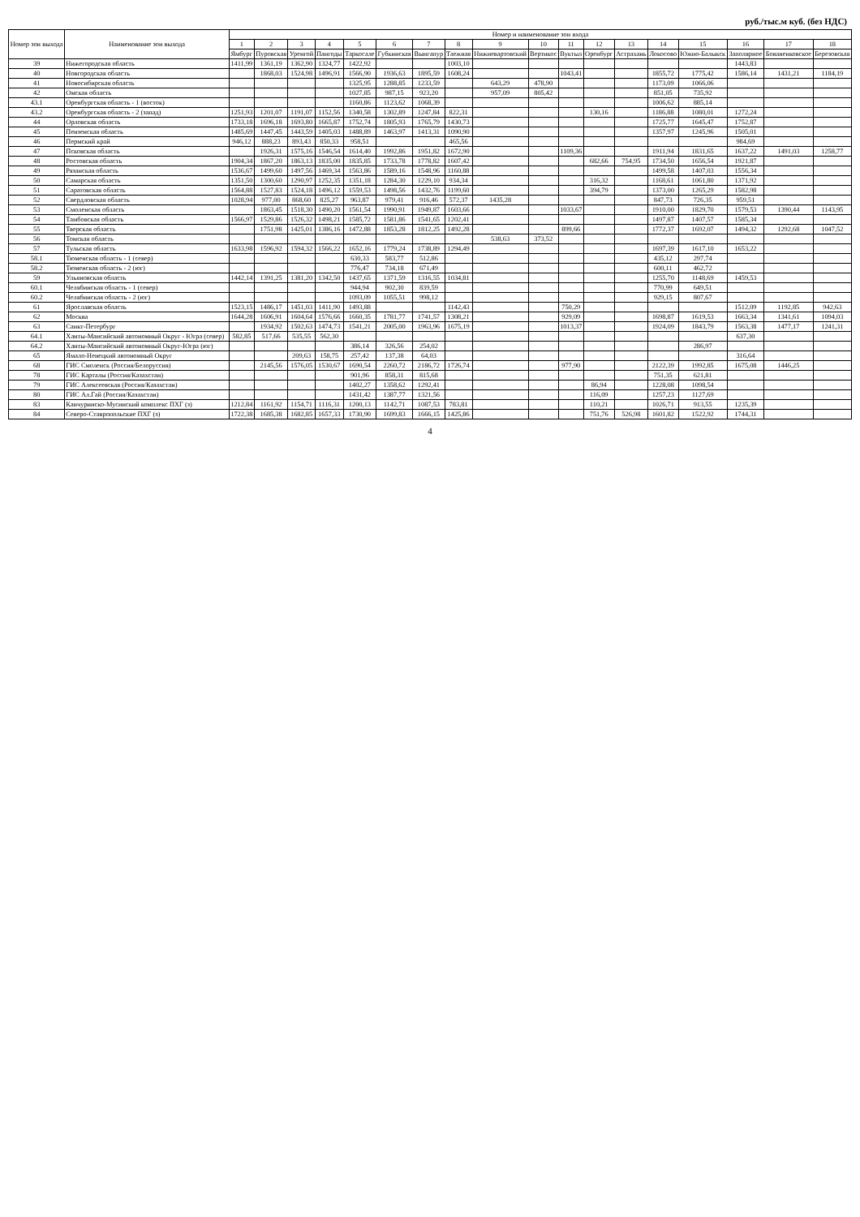руб./тыс.м куб. (без НДС)
| Номер зон выхода | Наименование зон выхода | Номер и наименование зон входа | | | | | | | | | | | | | | | | | |
| --- | --- | --- | --- | --- | --- | --- | --- | --- | --- | --- | --- | --- | --- | --- | --- | --- | --- | --- | --- |
| | | 1 | 2 | 3 | 4 | 5 | 6 | 7 | 8 | 9 | 10 | 11 | 12 | 13 | 14 | 15 | 16 | 17 | 18 |
| | | Ямбург | Пуровская | Уренгой | Пангоды | Таркосале | Губкинская | Вынгапур | Таежная | Нижневартовский | Вертикос | Вуктыл | Оренбург | Астрахань | Локосово | Южно-Балыкск | Заполярное | Бованенковское | Березовская |
| 39 | Нижегородская область | 1411,99 | 1361,19 | 1362,90 | 1324,77 | 1422,92 | | | 1003,10 | | | | | | | | 1443,83 | | |
| 40 | Новгородская область | | 1868,03 | 1524,98 | 1496,91 | 1566,90 | 1936,63 | 1895,59 | 1608,24 | | | 1043,41 | | | 1855,72 | 1775,42 | 1586,14 | 1431,21 | 1184,19 |
| 41 | Новосибирская область | | | | | 1325,95 | 1288,85 | 1233,59 | | 643,29 | 478,90 | | | | 1173,09 | 1066,06 | | | |
| 42 | Омская область | | | | | 1027,85 | 987,15 | 923,20 | | 957,09 | 805,42 | | | | 851,05 | 735,92 | | | |
| 43.1 | Оренбургская область - 1 (восток) | | | | | 1160,86 | 1123,62 | 1068,39 | | | | | | | 1006,62 | 885,14 | | | |
| 43.2 | Оренбургская область - 2 (запад) | 1251,93 | 1201,07 | 1191,07 | 1152,56 | 1340,58 | 1302,89 | 1247,84 | 822,31 | | | | 130,16 | | 1186,88 | 1080,01 | 1272,24 | | |
| 44 | Орловская область | 1733,18 | 1696,18 | 1693,80 | 1665,87 | 1752,74 | 1805,93 | 1765,79 | 1430,73 | | | | | | 1725,77 | 1645,47 | 1752,87 | | |
| 45 | Пензенская область | 1485,69 | 1447,45 | 1443,59 | 1405,03 | 1488,89 | 1463,97 | 1413,31 | 1090,90 | | | | | | 1357,97 | 1245,96 | 1505,01 | | |
| 46 | Пермский край | 946,12 | 888,23 | 893,43 | 850,33 | 958,51 | | | 465,56 | | | | | | | | 984,69 | | |
| 47 | Псковская область | | 1926,31 | 1575,16 | 1546,54 | 1614,40 | 1992,86 | 1951,82 | 1672,90 | | | 1109,36 | | | 1911,94 | 1831,65 | 1637,22 | 1491,03 | 1258,77 |
| 48 | Ростовская область | 1904,34 | 1867,20 | 1863,13 | 1835,00 | 1835,85 | 1733,78 | 1778,82 | 1607,42 | | | | 682,66 | 754,95 | 1734,50 | 1656,54 | 1921,87 | | |
| 49 | Рязанская область | 1536,67 | 1499,60 | 1497,56 | 1469,34 | 1563,86 | 1589,16 | 1548,96 | 1160,88 | | | | | | 1499,58 | 1407,03 | 1556,34 | | |
| 50 | Самарская область | 1351,50 | 1300,60 | 1290,97 | 1252,35 | 1351,18 | 1284,30 | 1229,10 | 934,34 | | | | 316,32 | | 1168,61 | 1061,80 | 1371,92 | | |
| 51 | Саратовская область | 1564,88 | 1527,83 | 1524,18 | 1496,12 | 1559,53 | 1498,56 | 1432,76 | 1199,60 | | | | 394,79 | | 1373,00 | 1265,29 | 1582,98 | | |
| 52 | Свердловская область | 1028,94 | 977,00 | 868,60 | 825,27 | 963,87 | 979,41 | 916,46 | 572,37 | 1435,28 | | | | | 847,73 | 726,35 | 959,51 | | |
| 53 | Смоленская область | | 1863,45 | 1518,30 | 1490,20 | 1561,54 | 1990,91 | 1949,87 | 1603,66 | | | 1033,67 | | | 1910,00 | 1829,70 | 1579,53 | 1390,44 | 1143,95 |
| 54 | Тамбовская область | 1566,97 | 1529,86 | 1526,32 | 1498,21 | 1585,72 | 1581,86 | 1541,65 | 1202,41 | | | | | | 1497,87 | 1407,57 | 1585,34 | | |
| 55 | Тверская область | | 1751,98 | 1425,01 | 1386,16 | 1472,88 | 1853,28 | 1812,25 | 1492,28 | | | 899,66 | | | 1772,37 | 1692,07 | 1494,32 | 1292,68 | 1047,52 |
| 56 | Томская область | | | | | | | | | 538,63 | 373,52 | | | | | | | | |
| 57 | Тульская область | 1633,98 | 1596,92 | 1594,32 | 1566,22 | 1652,16 | 1779,24 | 1738,89 | 1294,49 | | | | | | 1697,39 | 1617,10 | 1653,22 | | |
| 58.1 | Тюменская область - 1 (север) | | | | | 630,33 | 583,77 | 512,86 | | | | | | | 435,12 | 297,74 | | | |
| 58.2 | Тюменская область - 2 (юг) | | | | | 776,47 | 734,18 | 671,49 | | | | | | | 600,11 | 462,72 | | | |
| 59 | Ульяновская область | 1442,14 | 1391,25 | 1381,20 | 1342,50 | 1437,65 | 1371,59 | 1316,55 | 1034,81 | | | | | | 1255,70 | 1148,69 | 1459,53 | | |
| 60.1 | Челябинская область - 1 (север) | | | | | 944,94 | 902,30 | 839,59 | | | | | | | 770,99 | 649,51 | | | |
| 60.2 | Челябинская область - 2 (юг) | | | | | 1093,09 | 1055,51 | 998,12 | | | | | | | 929,15 | 807,67 | | | |
| 61 | Ярославская область | 1523,15 | 1486,17 | 1451,03 | 1411,90 | 1493,88 | | | 1142,43 | | | 750,29 | | | | | 1512,09 | 1192,85 | 942,63 |
| 62 | Москва | 1644,28 | 1606,91 | 1604,64 | 1576,66 | 1660,35 | 1781,77 | 1741,57 | 1308,21 | | | 929,09 | | | 1698,87 | 1619,53 | 1663,34 | 1341,61 | 1094,03 |
| 63 | Санкт-Петербург | | 1934,92 | 1502,63 | 1474,73 | 1541,21 | 2005,00 | 1963,96 | 1675,19 | | | 1013,37 | | | 1924,09 | 1843,79 | 1563,38 | 1477,17 | 1241,31 |
| 64.1 | Ханты-Мансийский автономный Округ - Югра (север) | 582,85 | 517,66 | 535,55 | 562,30 | | | | | | | | | | | | 637,30 | | |
| 64.2 | Ханты-Мансийский автономный Округ-Югра (юг) | | | | | 386,14 | 326,56 | 254,02 | | | | | | | | 286,97 | | | |
| 65 | Ямало-Ненецкий автономный Округ | | | 209,63 | 158,75 | 257,42 | 137,38 | 64,03 | | | | | | | | | 316,64 | | |
| 68 | ГИС Смоленск (Россия/Белоруссия) | | 2145,56 | 1576,05 | 1530,67 | 1690,54 | 2260,72 | 2186,72 | 1726,74 | | | 977,90 | | | 2122,39 | 1992,85 | 1675,08 | 1446,25 | |
| 78 | ГИС Карталы (Россия/Казахстан) | | | | | 901,96 | 858,31 | 815,68 | | | | | | | 751,35 | 621,81 | | | |
| 79 | ГИС Алексеевская (Россия/Казахстан) | | | | | 1402,27 | 1358,62 | 1292,41 | | | | | 86,94 | | 1228,08 | 1098,54 | | | |
| 80 | ГИС Ал.Гай (Россия/Казахстан) | | | | | 1431,42 | 1387,77 | 1321,56 | | | | | 116,09 | | 1257,23 | 1127,69 | | | |
| 83 | Канчуринско-Мусинский комплекс ПХГ (з) | 1212,84 | 1161,92 | 1154,71 | 1116,31 | 1200,13 | 1142,71 | 1087,53 | 783,81 | | | | 110,21 | | 1026,71 | 913,55 | 1235,39 | | |
| 84 | Северо-Ставропольские ПХГ (з) | 1722,38 | 1685,38 | 1682,85 | 1657,33 | 1730,90 | 1699,83 | 1666,15 | 1425,86 | | | | 751,76 | 526,98 | 1601,82 | 1522,92 | 1744,31 | | |
4